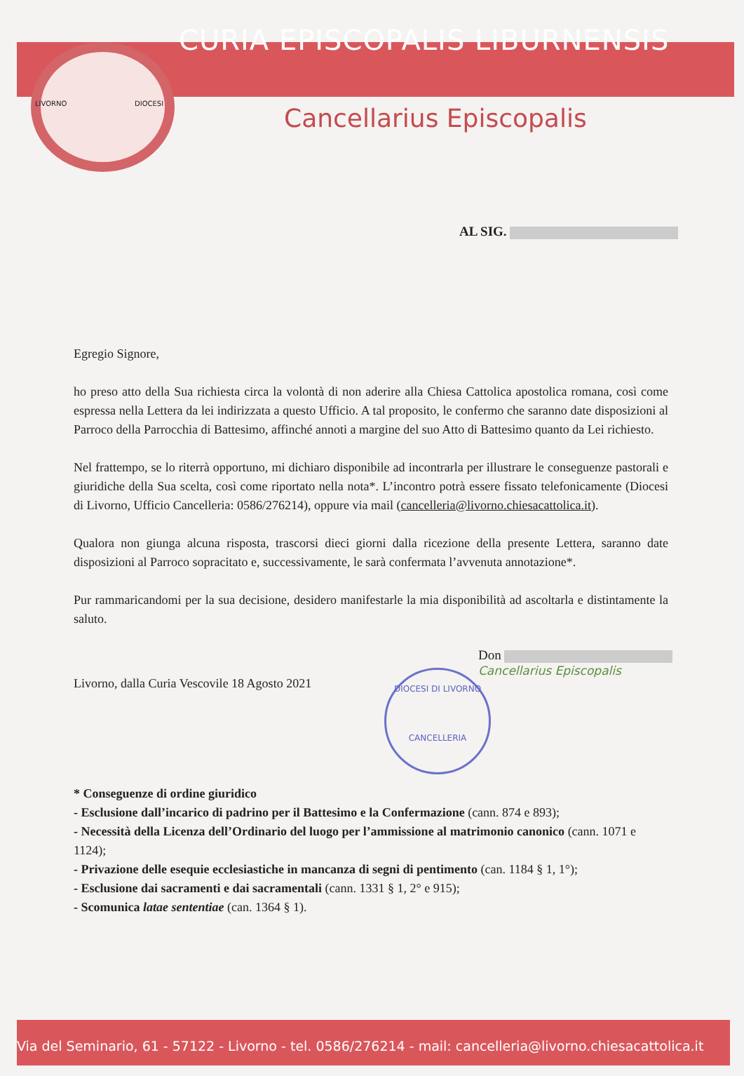CURIA EPISCOPALIS LIBURNENSIS
LIVORNO DIOCESI
Cancellarius Episcopalis
AL SIG.
Egregio Signore,
ho preso atto della Sua richiesta circa la volontà di non aderire alla Chiesa Cattolica apostolica romana, così come espressa nella Lettera da lei indirizzata a questo Ufficio. A tal proposito, le confermo che saranno date disposizioni al Parroco della Parrocchia di Battesimo, affinché annoti a margine del suo Atto di Battesimo quanto da Lei richiesto.
Nel frattempo, se lo riterrà opportuno, mi dichiaro disponibile ad incontrarla per illustrare le conseguenze pastorali e giuridiche della Sua scelta, così come riportato nella nota*. L’incontro potrà essere fissato telefonicamente (Diocesi di Livorno, Ufficio Cancelleria: 0586/276214), oppure via mail (cancelleria@livorno.chiesacattolica.it).
Qualora non giunga alcuna risposta, trascorsi dieci giorni dalla ricezione della presente Lettera, saranno date disposizioni al Parroco sopracitato e, successivamente, le sarà confermata l’avvenuta annotazione*.
Pur rammaricandomi per la sua decisione, desidero manifestarle la mia disponibilità ad ascoltarla e distintamente la saluto.
DIOCESI DI LIVORNO
CANCELLERIA
Don
Cancellarius Episcopalis
Livorno, dalla Curia Vescovile 18 Agosto 2021
* Conseguenze di ordine giuridico
- Esclusione dall’incarico di padrino per il Battesimo e la Confermazione (cann. 874 e 893);
- Necessità della Licenza dell’Ordinario del luogo per l’ammissione al matrimonio canonico (cann. 1071 e 1124);
- Privazione delle esequie ecclesiastiche in mancanza di segni di pentimento (can. 1184 § 1, 1°);
- Esclusione dai sacramenti e dai sacramentali (cann. 1331 § 1, 2° e 915);
- Scomunica latae sententiae (can. 1364 § 1).
Via del Seminario, 61 - 57122 - Livorno - tel. 0586/276214 - mail: cancelleria@livorno.chiesacattolica.it